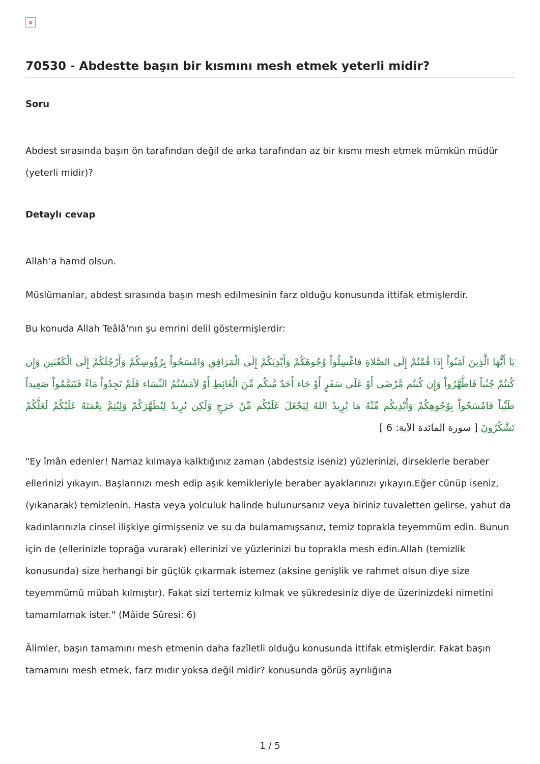×
70530 - Abdestte başın bir kısmını mesh etmek yeterli midir?
Soru
Abdest sırasında başın ön tarafından değil de arka tarafından az bir kısmı mesh etmek mümkün müdür (yeterli midir)?
Detaylı cevap
Allah’a hamd olsun.
Müslümanlar, abdest sırasında başın mesh edilmesinin farz olduğu konusunda ittifak etmişlerdir.
Bu konuda Allah Teâlâ'nın şu emrini delil göstermişlerdir:
يَا أَيُّهَا الَّذِينَ آمَنُواْ إِذَا قُمْتُمْ إِلَى الصَّلاةِ فاغْسِلُواْ وُجُوهَكُمْ وَأَيْدِيَكُمْ إِلَى الْمَرَافِقِ وَامْسَحُواْ بِرُؤُوسِكُمْ وَأَرْجُلَكُمْ إِلَى الْكَعْبَينِ وَإِن كُنتُمْ جُنُباً فَاطَّهَّرُواْ وَإِن كُنتُم مَّرْضَى أَوْ عَلَى سَفَرٍ أَوْ جَاء أَحَدٌ مَّنكُم مِّنَ الْغَائِطِ أَوْ لاَمَسْتُمُ النِّسَاء فَلَمْ تَجِدُواْ مَاءً فَتَيَمَّمُواْ صَعِيداً طَيِّباً فَامْسَحُواْ بِوُجُوهِكُمْ وَأَيْدِيكُم مِّنْهُ مَا يُرِيدُ اللهُ لِيَجْعَلَ عَلَيْكُم مِّنْ حَرَجٍ وَلَكِن يُرِيدُ لِيُطَهَّرَكُمْ وَلِيُتِمَّ نِعْمَتَهُ عَلَيْكُمْ لَعَلَّكُمْ تَشْكُرُونَ [ سورة المائدة الآية: 6 ]
"Ey îmân edenler! Namaz kılmaya kalktığınız zaman (abdestsiz iseniz) yüzlerinizi, dirseklerle beraber ellerinizi yıkayın. Başlarınızı mesh edip aşık kemikleriyle beraber ayaklarınızı yıkayın.Eğer cünüp iseniz, (yıkanarak) temizlenin. Hasta veya yolculuk halinde bulunursanız veya biriniz tuvaletten gelirse, yahut da kadınlarınızla cinsel ilişkiye girmişseniz ve su da bulamamışsanız, temiz toprakla teyemmüm edin. Bunun için de (ellerinizle toprağa vurarak) ellerinizi ve yüzlerinizi bu toprakla mesh edin.Allah (temizlik konusunda) size herhangi bir güçlük çıkarmak istemez (aksine genişlik ve rahmet olsun diye size teyemmümü mübah kılmıştır). Fakat sizi tertemiz kılmak ve şükredesiniz diye de üzerinizdeki nimetini tamamlamak ister." (Mâide Sûresi: 6)
Âlimler, başın tamamını mesh etmenin daha fazîletli olduğu konusunda ittifak etmişlerdir. Fakat başın tamamını mesh etmek, farz mıdır yoksa değil midir? konusunda görüş ayrılığına
1 / 5